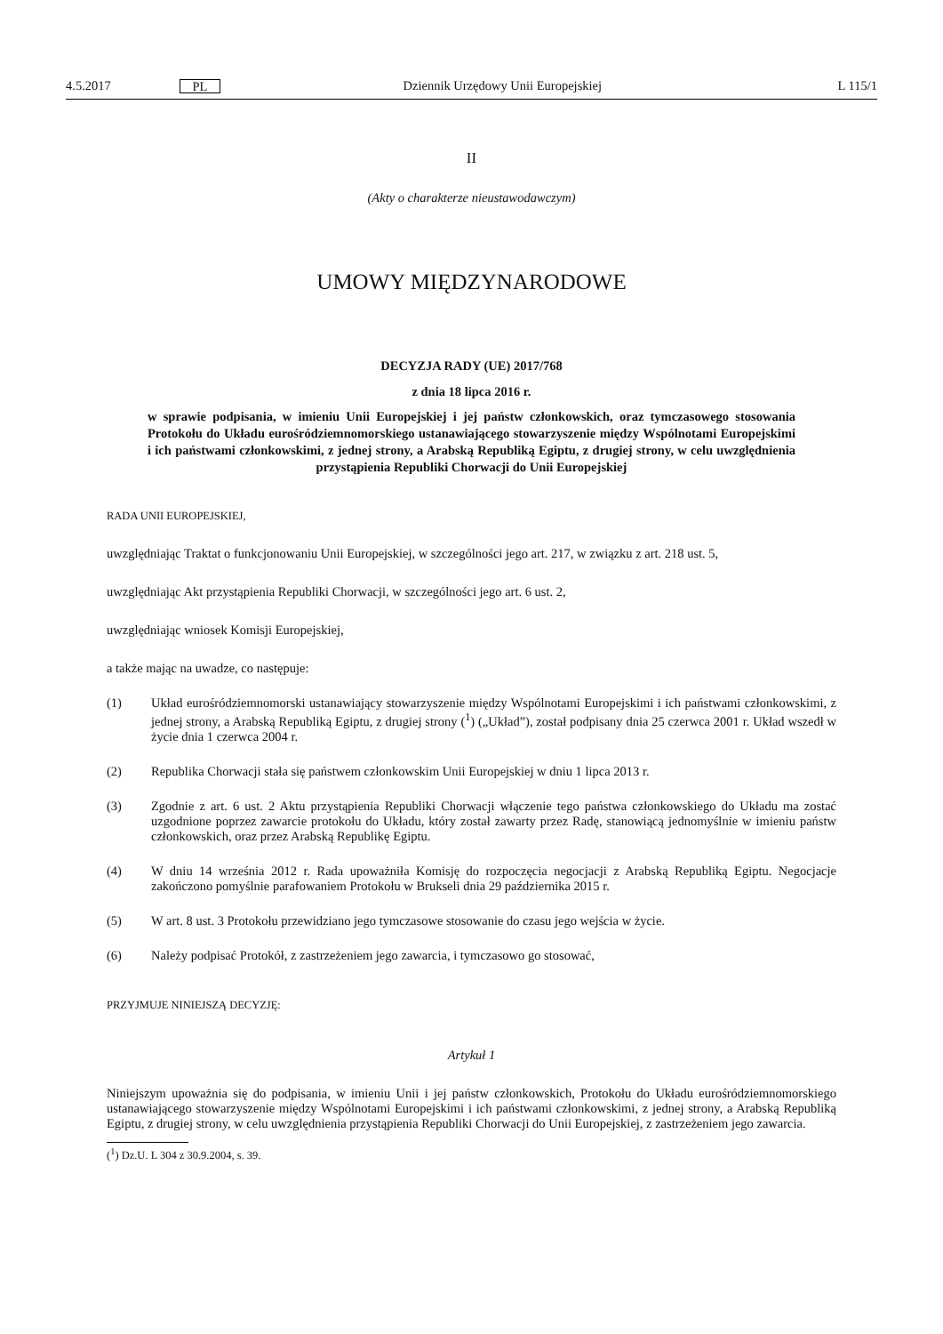4.5.2017 PL Dziennik Urzędowy Unii Europejskiej L 115/1
II
(Akty o charakterze nieustawodawczym)
UMOWY MIĘDZYNARODOWE
DECYZJA RADY (UE) 2017/768
z dnia 18 lipca 2016 r.
w sprawie podpisania, w imieniu Unii Europejskiej i jej państw członkowskich, oraz tymczasowego stosowania Protokołu do Układu eurośródziemnomorskiego ustanawiającego stowarzyszenie między Wspólnotami Europejskimi i ich państwami członkowskimi, z jednej strony, a Arabską Republiką Egiptu, z drugiej strony, w celu uwzględnienia przystąpienia Republiki Chorwacji do Unii Europejskiej
RADA UNII EUROPEJSKIEJ,
uwzględniając Traktat o funkcjonowaniu Unii Europejskiej, w szczególności jego art. 217, w związku z art. 218 ust. 5,
uwzględniając Akt przystąpienia Republiki Chorwacji, w szczególności jego art. 6 ust. 2,
uwzględniając wniosek Komisji Europejskiej,
a także mając na uwadze, co następuje:
(1) Układ eurośródziemnomorski ustanawiający stowarzyszenie między Wspólnotami Europejskimi i ich państwami członkowskimi, z jednej strony, a Arabską Republiką Egiptu, z drugiej strony (<sup>1</sup>) („Układ”), został podpisany dnia 25 czerwca 2001 r. Układ wszedł w życie dnia 1 czerwca 2004 r.
(2) Republika Chorwacji stała się państwem członkowskim Unii Europejskiej w dniu 1 lipca 2013 r.
(3) Zgodnie z art. 6 ust. 2 Aktu przystąpienia Republiki Chorwacji włączenie tego państwa członkowskiego do Układu ma zostać uzgodnione poprzez zawarcie protokołu do Układu, który został zawarty przez Radę, stanowiącą jednomyślnie w imieniu państw członkowskich, oraz przez Arabską Republikę Egiptu.
(4) W dniu 14 września 2012 r. Rada upoważniła Komisję do rozpoczęcia negocjacji z Arabską Republiką Egiptu. Negocjacje zakończono pomyślnie parafowaniem Protokołu w Brukseli dnia 29 października 2015 r.
(5) W art. 8 ust. 3 Protokołu przewidziano jego tymczasowe stosowanie do czasu jego wejścia w życie.
(6) Należy podpisać Protokół, z zastrzeżeniem jego zawarcia, i tymczasowo go stosować,
PRZYJMUJE NINIEJSZĄ DECYZJĘ:
Artykuł 1
Niniejszym upoważnia się do podpisania, w imieniu Unii i jej państw członkowskich, Protokołu do Układu eurośródziemnomorskiego ustanawiającego stowarzyszenie między Wspólnotami Europejskimi i ich państwami członkowskimi, z jednej strony, a Arabską Republiką Egiptu, z drugiej strony, w celu uwzględnienia przystąpienia Republiki Chorwacji do Unii Europejskiej, z zastrzeżeniem jego zawarcia.
(<sup>1</sup>) Dz.U. L 304 z 30.9.2004, s. 39.